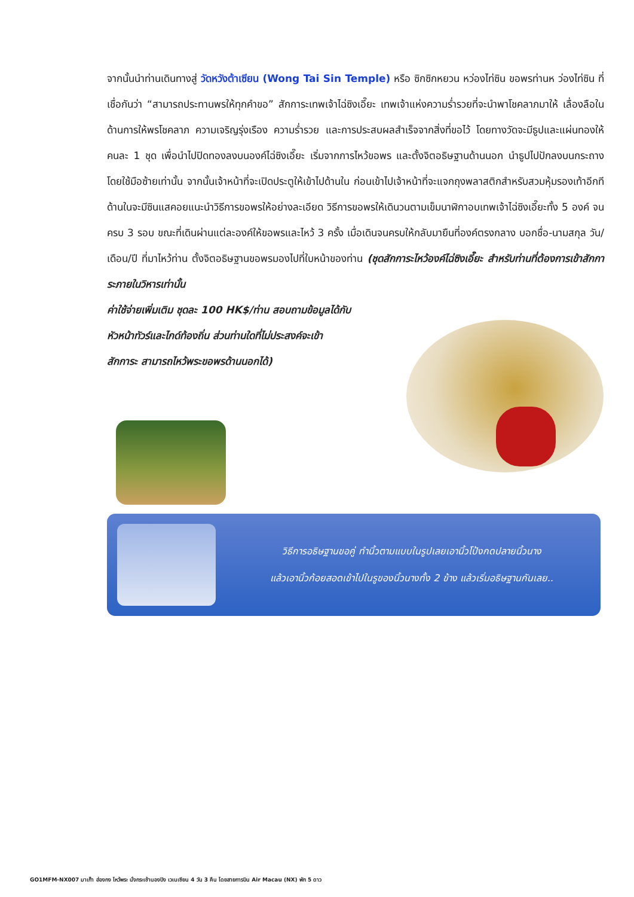จากนั้นนำท่านเดินทางสู่ วัดหวังต้าเซียน (Wong Tai Sin Temple) หรือ ซิกซิกหยวน หว่องไท่ซิน ขอพรท่านห ว่องไท่ซิน ที่เชื่อกันว่า “สามารถประทานพรให้ทุกคำขอ” สักการะเทพเจ้าไฉ่ซิงเอี๊ยะ เทพเจ้าแห่งความร่ำรวยที่จะนำพาโชคลาภมาให้ เลื่องลือในด้านการให้พรโชคลาภ ความเจริญรุ่งเรือง ความร่ำรวย และการประสบผลสำเร็จจากสิ่งที่ขอไว้ โดยทางวัดจะมีธูปและแผ่นทองให้คนละ 1 ชุด เพื่อนำไปปิดทองลงบนองค์ไฉ่ซิงเอี๊ยะ เริ่มจากการไหว้ขอพร และตั้งจิตอธิษฐานด้านนอก นำธูปไปปักลงบนกระถางโดยใช้มือซ้ายเท่านั้น จากนั้นเจ้าหน้าที่จะเปิดประตูให้เข้าไปด้านใน ก่อนเข้าไปเจ้าหน้าที่จะแจกถุงพลาสติกสำหรับสวมหุ้มรองเท้าอีกที ด้านในจะมีซินแสคอยแนะนำวิธีการขอพรให้อย่างละเอียด วิธีการขอพรให้เดินวนตามเข็มนาฬิกาอบเทพเจ้าไฉ่ซิงเอี๊ยะทั้ง 5 องค์ จนครบ 3 รอบ ขณะที่เดินผ่านแต่ละองค์ให้ขอพรและไหว้ 3 ครั้ง เมื่อเดินจนครบให้กลับมายืนที่องค์ตรงกลาง บอกชื่อ-นามสกุล วัน/เดือน/ปี ที่มาไหว้ท่าน ตั้งจิตอธิษฐานขอพรมองไปที่ใบหน้าของท่าน (ชุดสักการะไหว้องค์ไฉ่ซิงเอี๊ยะ สำหรับท่านที่ต้องการเข้าสักการะภายในวิหารเท่านั้น
ค่าใช้จ่ายเพิ่มเติม ชุดละ 100 HK$/ท่าน สอบถามข้อมูลได้กับ
หัวหน้าทัวร์และไกด์ท้องถิ่น ส่วนท่านใดที่ไม่ประสงค์จะเข้า
สักการะ สามารถไหว้พระขอพรด้านนอกได้)
วิธีการอธิษฐานขอคู่ ทำนิ้วตามแบบในรูปเลยเอานิ้วโป้งกดปลายนิ้วนาง
แล้วเอานิ้วก้อยสอดเข้าไปในรูของนิ้วนางทั้ง 2 ข้าง แล้วเริ่มอธิษฐานกันเลย..
GO1MFM-NX007 มาเก๊า ฮ่องกง ไหว้พระ นั่งกระเช้านองปิง เวเนเซียน 4 วัน 3 คืน โดยสายการบิน Air Macau (NX) พัก 5 ดาว